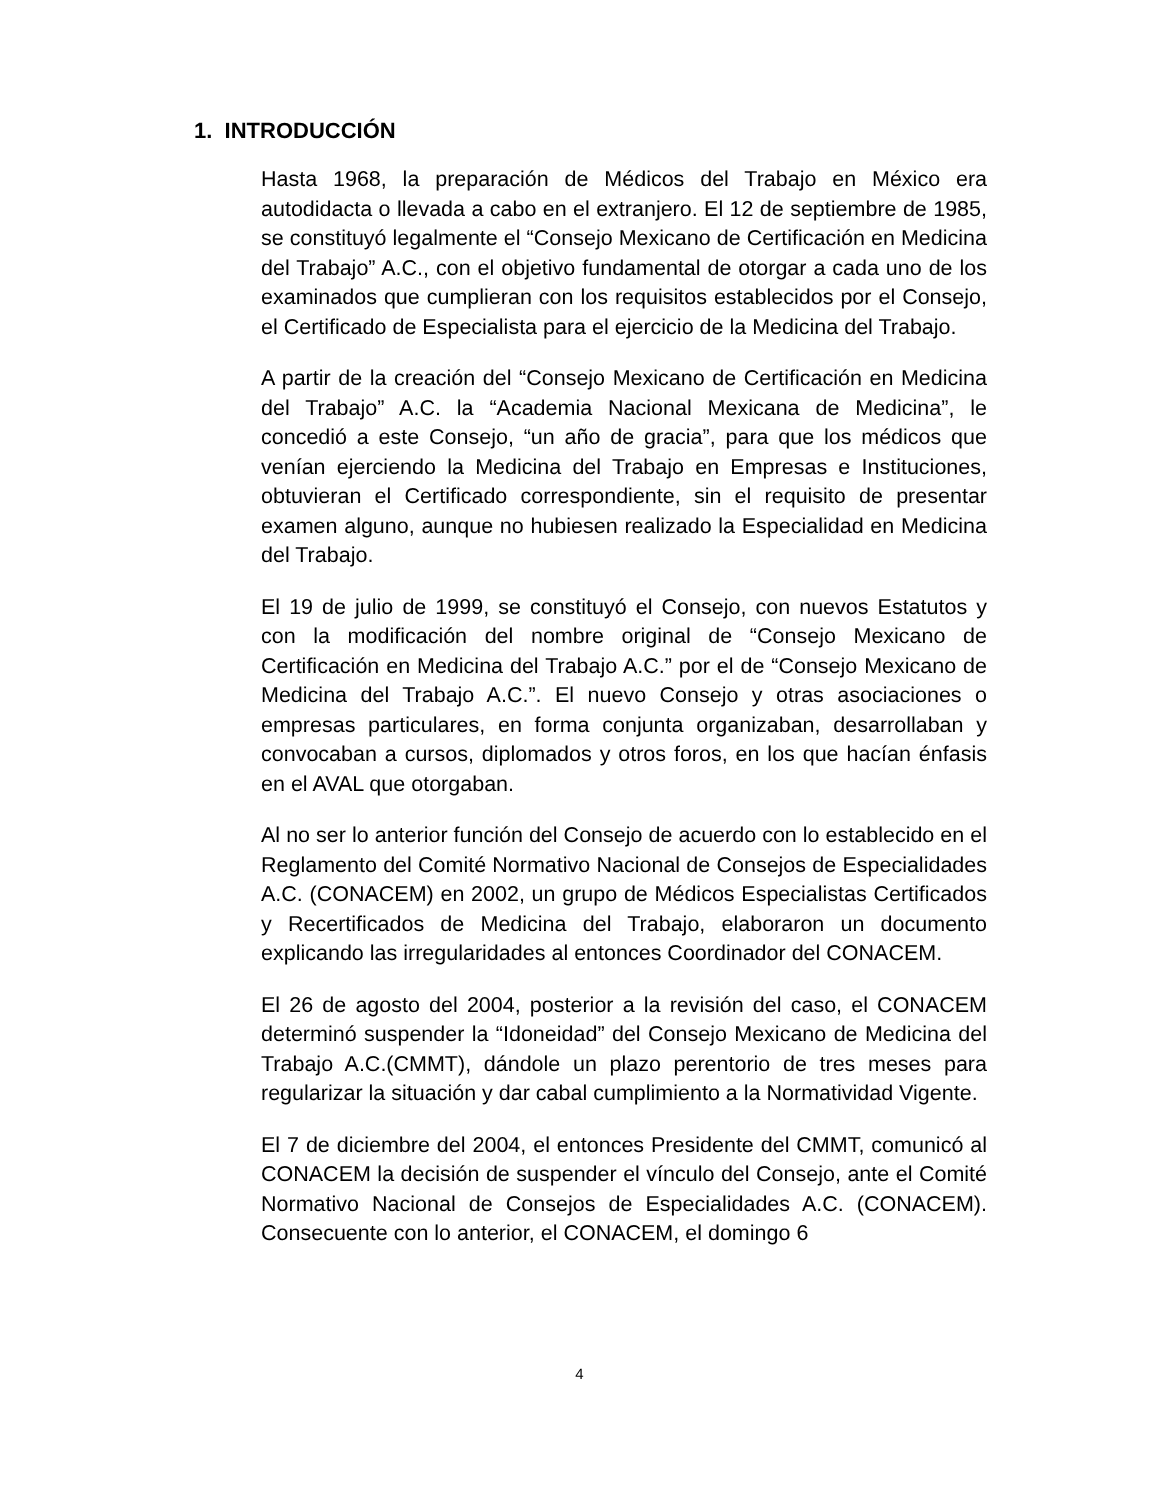1. INTRODUCCIÓN
Hasta 1968, la preparación de Médicos del Trabajo en México era autodidacta o llevada a cabo en el extranjero. El 12 de septiembre de 1985, se constituyó legalmente el “Consejo Mexicano de Certificación en Medicina del Trabajo” A.C., con el objetivo fundamental de otorgar a cada uno de los examinados que cumplieran con los requisitos establecidos por el Consejo, el Certificado de Especialista para el ejercicio de la Medicina del Trabajo.
A partir de la creación del “Consejo Mexicano de Certificación en Medicina del Trabajo” A.C. la “Academia Nacional Mexicana de Medicina”, le concedió a este Consejo, “un año de gracia”, para que los médicos que venían ejerciendo la Medicina del Trabajo en Empresas e Instituciones, obtuvieran el Certificado correspondiente, sin el requisito de presentar examen alguno, aunque no hubiesen realizado la Especialidad en Medicina del Trabajo.
El 19 de julio de 1999, se constituyó el Consejo, con nuevos Estatutos y con la modificación del nombre original de “Consejo Mexicano de Certificación en Medicina del Trabajo A.C.” por el de “Consejo Mexicano de Medicina del Trabajo A.C.”. El nuevo Consejo y otras asociaciones o empresas particulares, en forma conjunta organizaban, desarrollaban y convocaban a cursos, diplomados y otros foros, en los que hacían énfasis en el AVAL que otorgaban.
Al no ser lo anterior función del Consejo de acuerdo con lo establecido en el Reglamento del Comité Normativo Nacional de Consejos de Especialidades A.C. (CONACEM) en 2002, un grupo de Médicos Especialistas Certificados y Recertificados de Medicina del Trabajo, elaboraron un documento explicando las irregularidades al entonces Coordinador del CONACEM.
El 26 de agosto del 2004, posterior a la revisión del caso, el CONACEM determinó suspender la “Idoneidad” del Consejo Mexicano de Medicina del Trabajo A.C.(CMMT), dándole un plazo perentorio de tres meses para regularizar la situación y dar cabal cumplimiento a la Normatividad Vigente.
El 7 de diciembre del 2004, el entonces Presidente del CMMT, comunicó al CONACEM la decisión de suspender el vínculo del Consejo, ante el Comité Normativo Nacional de Consejos de Especialidades A.C. (CONACEM). Consecuente con lo anterior, el CONACEM, el domingo 6
4